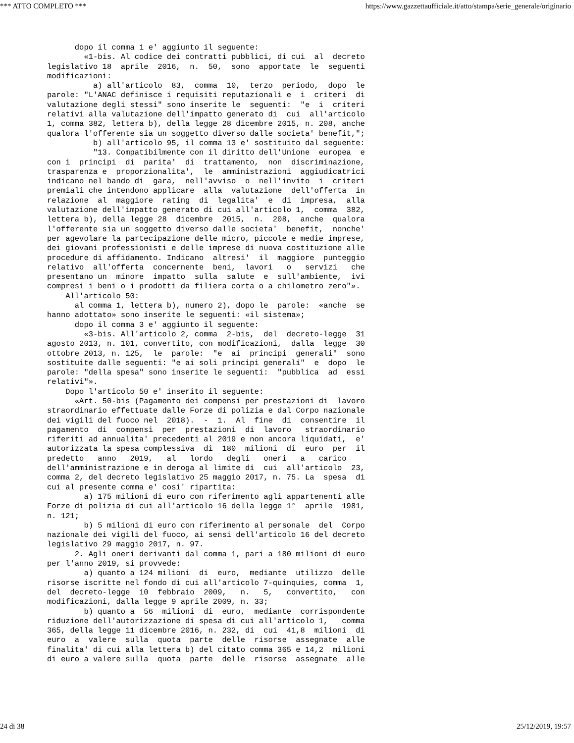*** ATTO COMPLETO *** https://www.gazzettaufficiale.it/atto/stampa/serie_generale/originario
dopo il comma 1 e' aggiunto il seguente: «1-bis. Al codice dei contratti pubblici, di cui al decreto legislativo 18 aprile 2016, n. 50, sono apportate le seguenti modificazioni: a) all'articolo 83, comma 10, terzo periodo, dopo le parole: "L'ANAC definisce i requisiti reputazionali e i criteri di valutazione degli stessi" sono inserite le seguenti: "e i criteri relativi alla valutazione dell'impatto generato di cui all'articolo 1, comma 382, lettera b), della legge 28 dicembre 2015, n. 208, anche qualora l'offerente sia un soggetto diverso dalle societa' benefit,"; b) all'articolo 95, il comma 13 e' sostituito dal seguente: "13. Compatibilmente con il diritto dell'Unione europea e con i principi di parita' di trattamento, non discriminazione, trasparenza e proporzionalita', le amministrazioni aggiudicatrici indicano nel bando di gara, nell'avviso o nell'invito i criteri premiali che intendono applicare alla valutazione dell'offerta in relazione al maggiore rating di legalita' e di impresa, alla valutazione dell'impatto generato di cui all'articolo 1, comma 382, lettera b), della legge 28 dicembre 2015, n. 208, anche qualora l'offerente sia un soggetto diverso dalle societa' benefit, nonche' per agevolare la partecipazione delle micro, piccole e medie imprese, dei giovani professionisti e delle imprese di nuova costituzione alle procedure di affidamento. Indicano altresi' il maggiore punteggio relativo all'offerta concernente beni, lavori o servizi che presentano un minore impatto sulla salute e sull'ambiente, ivi compresi i beni o i prodotti da filiera corta o a chilometro zero"». All'articolo 50: al comma 1, lettera b), numero 2), dopo le parole: «anche se hanno adottato» sono inserite le seguenti: «il sistema»; dopo il comma 3 e' aggiunto il seguente: «3-bis. All'articolo 2, comma 2-bis, del decreto-legge 31 agosto 2013, n. 101, convertito, con modificazioni, dalla legge 30 ottobre 2013, n. 125, le parole: "e ai principi generali" sono sostituite dalle seguenti: "e ai soli principi generali" e dopo le parole: "della spesa" sono inserite le seguenti: "pubblica ad essi relativi"». Dopo l'articolo 50 e' inserito il seguente: «Art. 50-bis (Pagamento dei compensi per prestazioni di lavoro straordinario effettuate dalle Forze di polizia e dal Corpo nazionale dei vigili del fuoco nel 2018). - 1. Al fine di consentire il pagamento di compensi per prestazioni di lavoro straordinario riferiti ad annualita' precedenti al 2019 e non ancora liquidati, e' autorizzata la spesa complessiva di 180 milioni di euro per il predetto anno 2019, al lordo degli oneri a carico dell'amministrazione e in deroga al limite di cui all'articolo 23, comma 2, del decreto legislativo 25 maggio 2017, n. 75. La spesa di cui al presente comma e' cosi' ripartita: a) 175 milioni di euro con riferimento agli appartenenti alle Forze di polizia di cui all'articolo 16 della legge 1° aprile 1981, n. 121; b) 5 milioni di euro con riferimento al personale del Corpo nazionale dei vigili del fuoco, ai sensi dell'articolo 16 del decreto legislativo 29 maggio 2017, n. 97. 2. Agli oneri derivanti dal comma 1, pari a 180 milioni di euro per l'anno 2019, si provvede: a) quanto a 124 milioni di euro, mediante utilizzo delle risorse iscritte nel fondo di cui all'articolo 7-quinquies, comma 1, del decreto-legge 10 febbraio 2009, n. 5, convertito, con modificazioni, dalla legge 9 aprile 2009, n. 33; b) quanto a 56 milioni di euro, mediante corrispondente riduzione dell'autorizzazione di spesa di cui all'articolo 1, comma 365, della legge 11 dicembre 2016, n. 232, di cui 41,8 milioni di euro a valere sulla quota parte delle risorse assegnate alle finalita' di cui alla lettera b) del citato comma 365 e 14,2 milioni di euro a valere sulla quota parte delle risorse assegnate alle
24 di 38 25/12/2019, 19:57